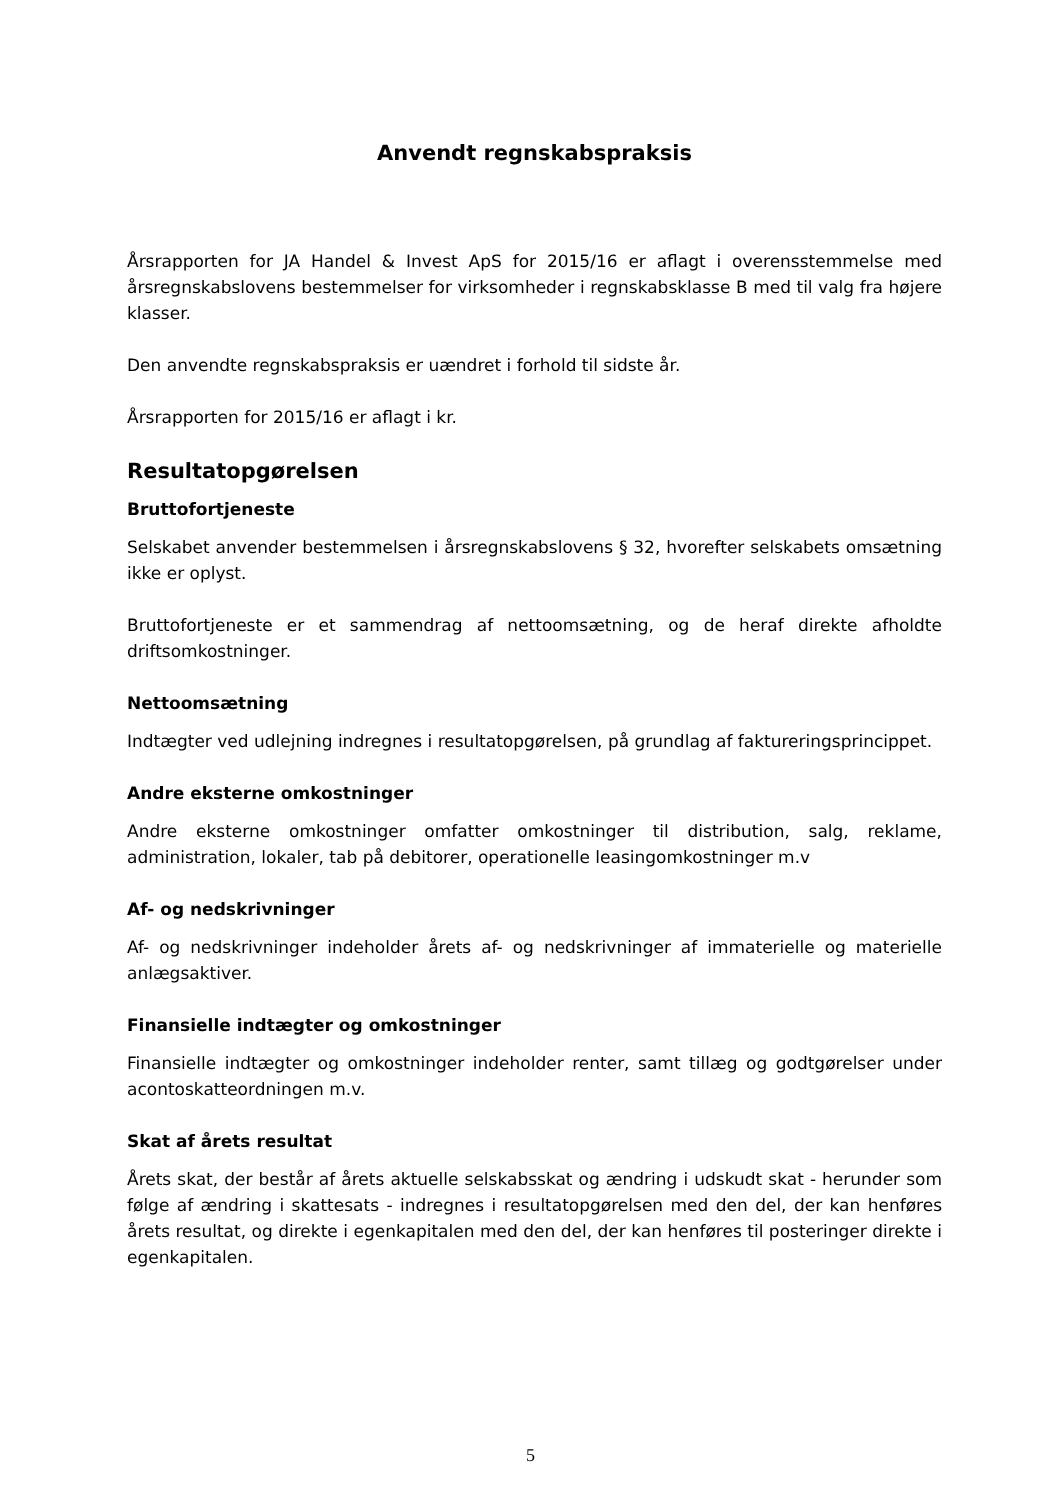Anvendt regnskabspraksis
Årsrapporten for JA Handel & Invest ApS for 2015/16 er aflagt i overensstemmelse med årsregnskabslovens bestemmelser for virksomheder i regnskabsklasse B med til valg fra højere klasser.
Den anvendte regnskabspraksis er uændret i forhold til sidste år.
Årsrapporten for 2015/16 er aflagt i kr.
Resultatopgørelsen
Bruttofortjeneste
Selskabet anvender bestemmelsen i årsregnskabslovens § 32, hvorefter selskabets omsætning ikke er oplyst.
Bruttofortjeneste er et sammendrag af nettoomsætning, og de heraf direkte afholdte driftsomkostninger.
Nettoomsætning
Indtægter ved udlejning indregnes i resultatopgørelsen, på grundlag af faktureringsprincippet.
Andre eksterne omkostninger
Andre eksterne omkostninger omfatter omkostninger til distribution, salg, reklame, administration, lokaler, tab på debitorer, operationelle leasingomkostninger m.v
Af- og nedskrivninger
Af- og nedskrivninger indeholder årets af- og nedskrivninger af immaterielle og materielle anlægsaktiver.
Finansielle indtægter og omkostninger
Finansielle indtægter og omkostninger indeholder renter, samt tillæg og godtgørelser under acontoskatteordningen m.v.
Skat af årets resultat
Årets skat, der består af årets aktuelle selskabsskat og ændring i udskudt skat - herunder som følge af ændring i skattesats - indregnes i resultatopgørelsen med den del, der kan henføres årets resultat, og direkte i egenkapitalen med den del, der kan henføres til posteringer direkte i egenkapitalen.
5